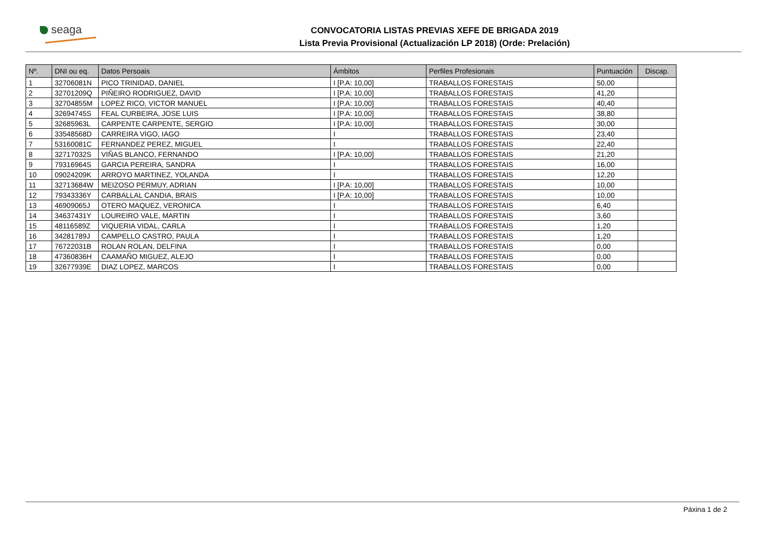seaga
CONVOCATORIA LISTAS PREVIAS XEFE DE BRIGADA 2019
Lista Previa Provisional (Actualización LP 2018) (Orde: Prelación)
| Nº. | DNI ou eq. | Datos Persoais | Ámbitos | Perfiles Profesionais | Puntuación | Discap. |
| --- | --- | --- | --- | --- | --- | --- |
| 1 | 32706081N | PICO TRINIDAD, DANIEL | I [P.A: 10,00] | TRABALLOS FORESTAIS | 50,00 | |
| 2 | 32701209Q | PIÑEIRO RODRIGUEZ, DAVID | I [P.A: 10,00] | TRABALLOS FORESTAIS | 41,20 | |
| 3 | 32704855M | LOPEZ RICO, VICTOR MANUEL | I [P.A: 10,00] | TRABALLOS FORESTAIS | 40,40 | |
| 4 | 32694745S | FEAL CURBEIRA, JOSE LUIS | I [P.A: 10,00] | TRABALLOS FORESTAIS | 38,80 | |
| 5 | 32685963L | CARPENTE CARPENTE, SERGIO | I [P.A: 10,00] | TRABALLOS FORESTAIS | 30,00 | |
| 6 | 33548568D | CARREIRA VIGO, IAGO | I | TRABALLOS FORESTAIS | 23,40 | |
| 7 | 53160081C | FERNANDEZ PEREZ, MIGUEL | I | TRABALLOS FORESTAIS | 22,40 | |
| 8 | 32717032S | VIÑAS BLANCO, FERNANDO | I [P.A: 10,00] | TRABALLOS FORESTAIS | 21,20 | |
| 9 | 79316964S | GARCIA PEREIRA, SANDRA | I | TRABALLOS FORESTAIS | 16,00 | |
| 10 | 09024209K | ARROYO MARTINEZ, YOLANDA | I | TRABALLOS FORESTAIS | 12,20 | |
| 11 | 32713684W | MEIZOSO PERMUY, ADRIAN | I [P.A: 10,00] | TRABALLOS FORESTAIS | 10,00 | |
| 12 | 79343336Y | CARBALLAL CANDIA, BRAIS | I [P.A: 10,00] | TRABALLOS FORESTAIS | 10,00 | |
| 13 | 46909065J | OTERO MAQUEZ, VERONICA | I | TRABALLOS FORESTAIS | 6,40 | |
| 14 | 34637431Y | LOUREIRO VALE, MARTIN | I | TRABALLOS FORESTAIS | 3,60 | |
| 15 | 48116589Z | VIQUERIA VIDAL, CARLA | I | TRABALLOS FORESTAIS | 1,20 | |
| 16 | 34281789J | CAMPELLO CASTRO, PAULA | I | TRABALLOS FORESTAIS | 1,20 | |
| 17 | 76722031B | ROLAN ROLAN, DELFINA | I | TRABALLOS FORESTAIS | 0,00 | |
| 18 | 47360836H | CAAMAÑO MIGUEZ, ALEJO | I | TRABALLOS FORESTAIS | 0,00 | |
| 19 | 32677939E | DIAZ LOPEZ, MARCOS | I | TRABALLOS FORESTAIS | 0,00 | |
Páxina 1 de 2